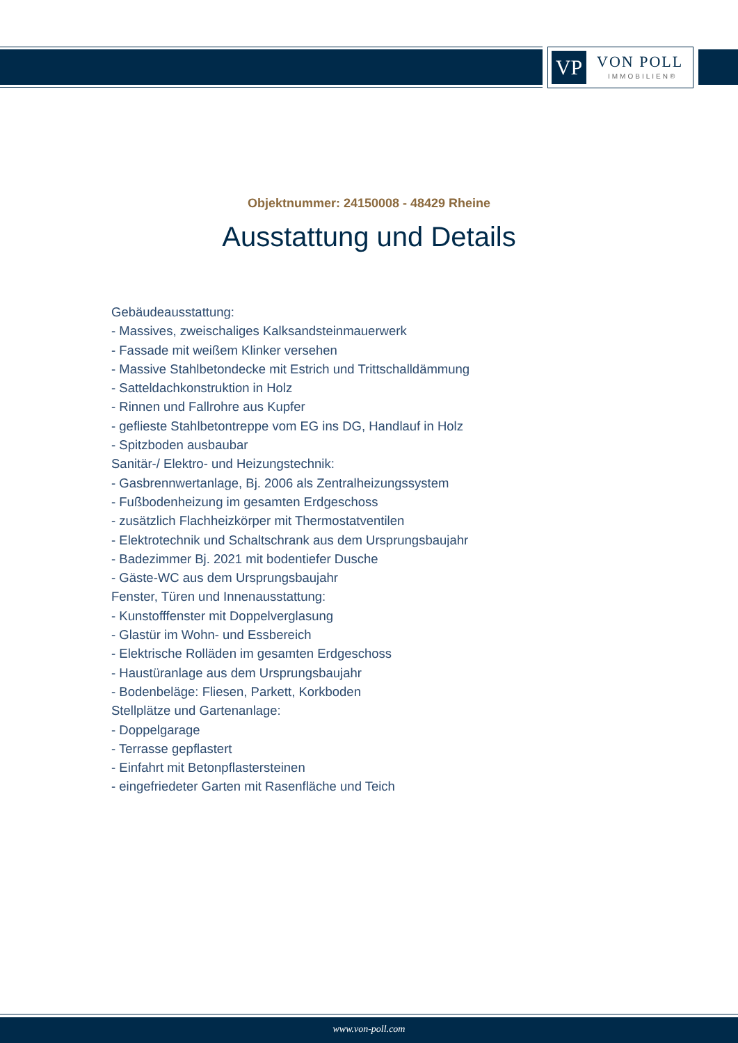VP VON POLL
IMMOBILIEN®
Objektnummer: 24150008 - 48429 Rheine
Ausstattung und Details
Gebäudeausstattung:
- Massives, zweischaliges Kalksandsteinmauerwerk
- Fassade mit weißem Klinker versehen
- Massive Stahlbetondecke mit Estrich und Trittschalldämmung
- Satteldachkonstruktion in Holz
- Rinnen und Fallrohre aus Kupfer
- geflieste Stahlbetontreppe vom EG ins DG, Handlauf in Holz
- Spitzboden ausbaubar
Sanitär-/ Elektro- und Heizungstechnik:
- Gasbrennwertanlage, Bj. 2006 als Zentralheizungssystem
- Fußbodenheizung im gesamten Erdgeschoss
- zusätzlich Flachheizkörper mit Thermostatventilen
- Elektrotechnik und Schaltschrank aus dem Ursprungsbaujahr
- Badezimmer Bj. 2021 mit bodentiefer Dusche
- Gäste-WC aus dem Ursprungsbaujahr
Fenster, Türen und Innenausstattung:
- Kunstofffenster mit Doppelverglasung
- Glastür im Wohn- und Essbereich
- Elektrische Rolläden im gesamten Erdgeschoss
- Haustüranlage aus dem Ursprungsbaujahr
- Bodenbeläge: Fliesen, Parkett, Korkboden
Stellplätze und Gartenanlage:
- Doppelgarage
- Terrasse gepflastert
- Einfahrt mit Betonpflastersteinen
- eingefriedeter Garten mit Rasenfläche und Teich
www.von-poll.com